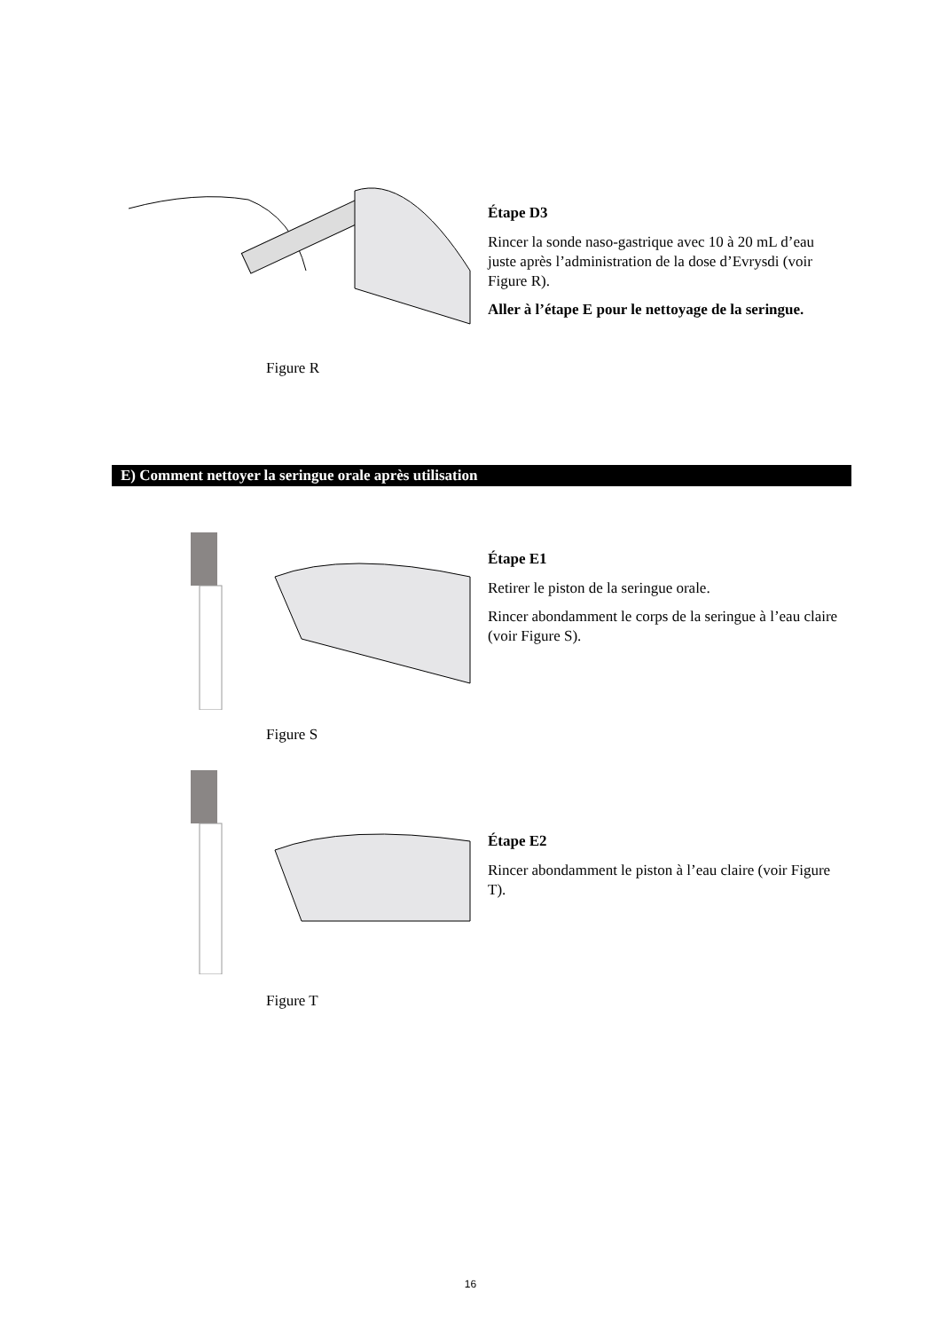Étape D3
Rincer la sonde naso-gastrique avec 10 à 20 mL d’eau juste après l’administration de la dose d’Evrysdi (voir Figure R).
Aller à l’étape E pour le nettoyage de la seringue.
Figure R
E) Comment nettoyer la seringue orale après utilisation
Étape E1
Retirer le piston de la seringue orale.
Rincer abondamment le corps de la seringue à l’eau claire (voir Figure S).
Figure S
Étape E2
Rincer abondamment le piston à l’eau claire (voir Figure T).
Figure T
16